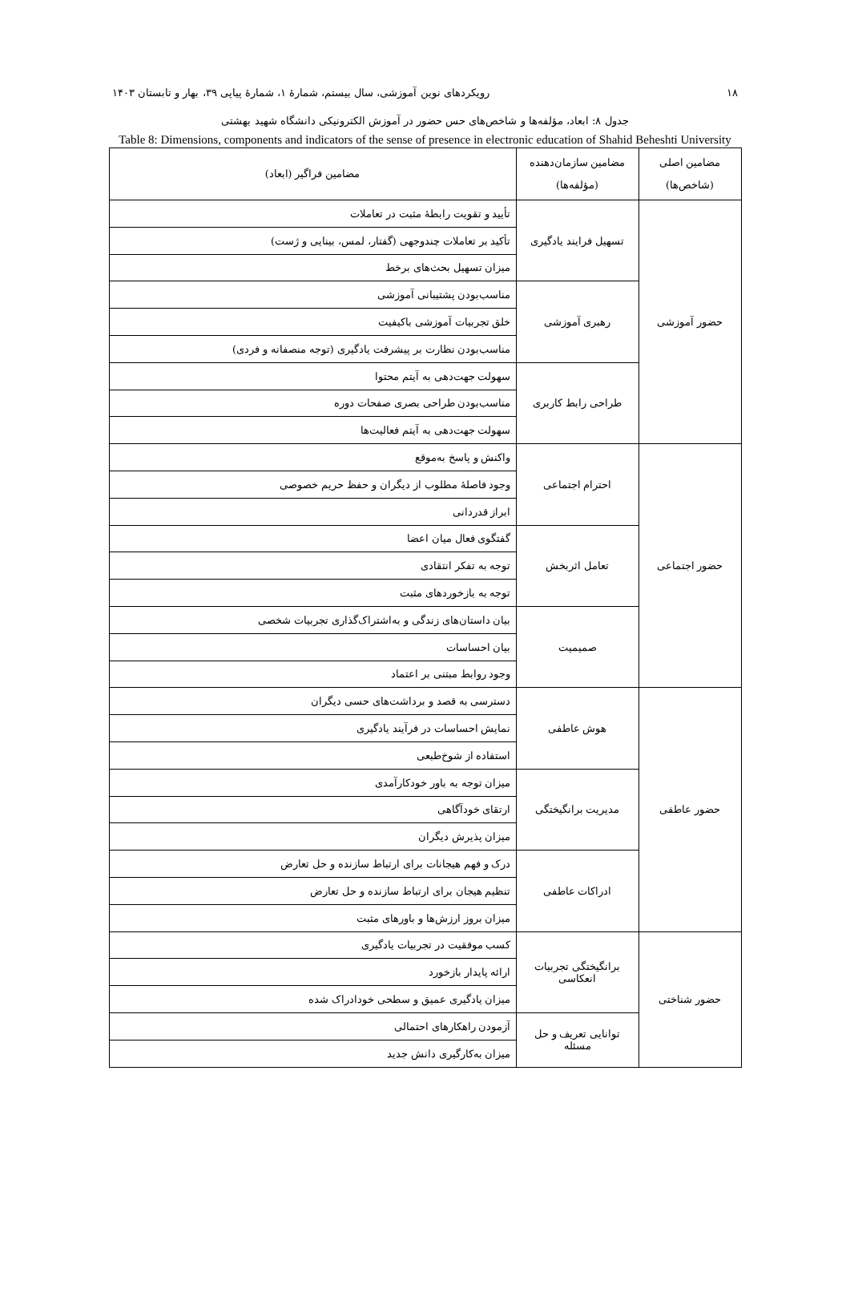۱۸ رویکردهای نوین آموزشی، سال بیستم، شمارهٔ ۱، شمارهٔ پیاپی ۳۹، بهار و تابستان ۱۴۰۳
جدول ۸: ابعاد، مؤلفه‌ها و شاخص‌های حس حضور در آموزش الکترونیکی دانشگاه شهید بهشتی
Table 8: Dimensions, components and indicators of the sense of presence in electronic education of Shahid Beheshti University
| مضامین اصلی (شاخص‌ها) | مضامین سازمان‌دهنده (مؤلفه‌ها) | مضامین فراگیر (ابعاد) |
| --- | --- | --- |
| حضور آموزشی | تسهیل فرایند یادگیری | تأیید و تقویت رابطهٔ مثبت در تعاملات |
| | | تأکید بر تعاملات چندوجهی (گفتار، لمس، بینایی و ژست) |
| | | میزان تسهیل بحث‌های برخط |
| | رهبری آموزشی | مناسب‌بودن پشتیبانی آموزشی |
| | | خلق تجربیات آموزشی باکیفیت |
| | | مناسب‌بودن نظارت بر پیشرفت یادگیری (توجه منصفانه و فردی) |
| | طراحی رابط کاربری | سهولت جهت‌دهی به آیتم محتوا |
| | | مناسب‌بودن طراحی بصری صفحات دوره |
| | | سهولت جهت‌دهی به آیتم فعالیت‌ها |
| حضور اجتماعی | احترام اجتماعی | واکنش و پاسخ به‌موقع |
| | | وجود فاصلهٔ مطلوب از دیگران و حفظ حریم خصوصی |
| | | ابراز قدردانی |
| | تعامل اثربخش | گفتگوی فعال میان اعضا |
| | | توجه به تفکر انتقادی |
| | | توجه به بازخوردهای مثبت |
| | صمیمیت | بیان داستان‌های زندگی و به‌اشتراک‌گذاری تجربیات شخصی |
| | | بیان احساسات |
| | | وجود روابط مبتنی بر اعتماد |
| حضور عاطفی | هوش عاطفی | دسترسی به قصد و برداشت‌های حسی دیگران |
| | | نمایش احساسات در فرآیند یادگیری |
| | | استفاده از شوخ‌طبعی |
| | مدیریت برانگیختگی | میزان توجه به باور خودکارآمدی |
| | | ارتقای خودآگاهی |
| | | میزان پذیرش دیگران |
| | ادراکات عاطفی | درک و فهم هیجانات برای ارتباط سازنده و حل تعارض |
| | | تنظیم هیجان برای ارتباط سازنده و حل تعارض |
| | | میزان بروز ارزش‌ها و باورهای مثبت |
| حضور شناختی | برانگیختگی تجربیات انعکاسی | کسب موفقیت در تجربیات یادگیری |
| | | ارائه پایدار بازخورد |
| | | میزان یادگیری عمیق و سطحی خودادراک شده |
| | توانایی تعریف و حل مسئله | آزمودن راهکارهای احتمالی |
| | | میزان به‌کارگیری دانش جدید |